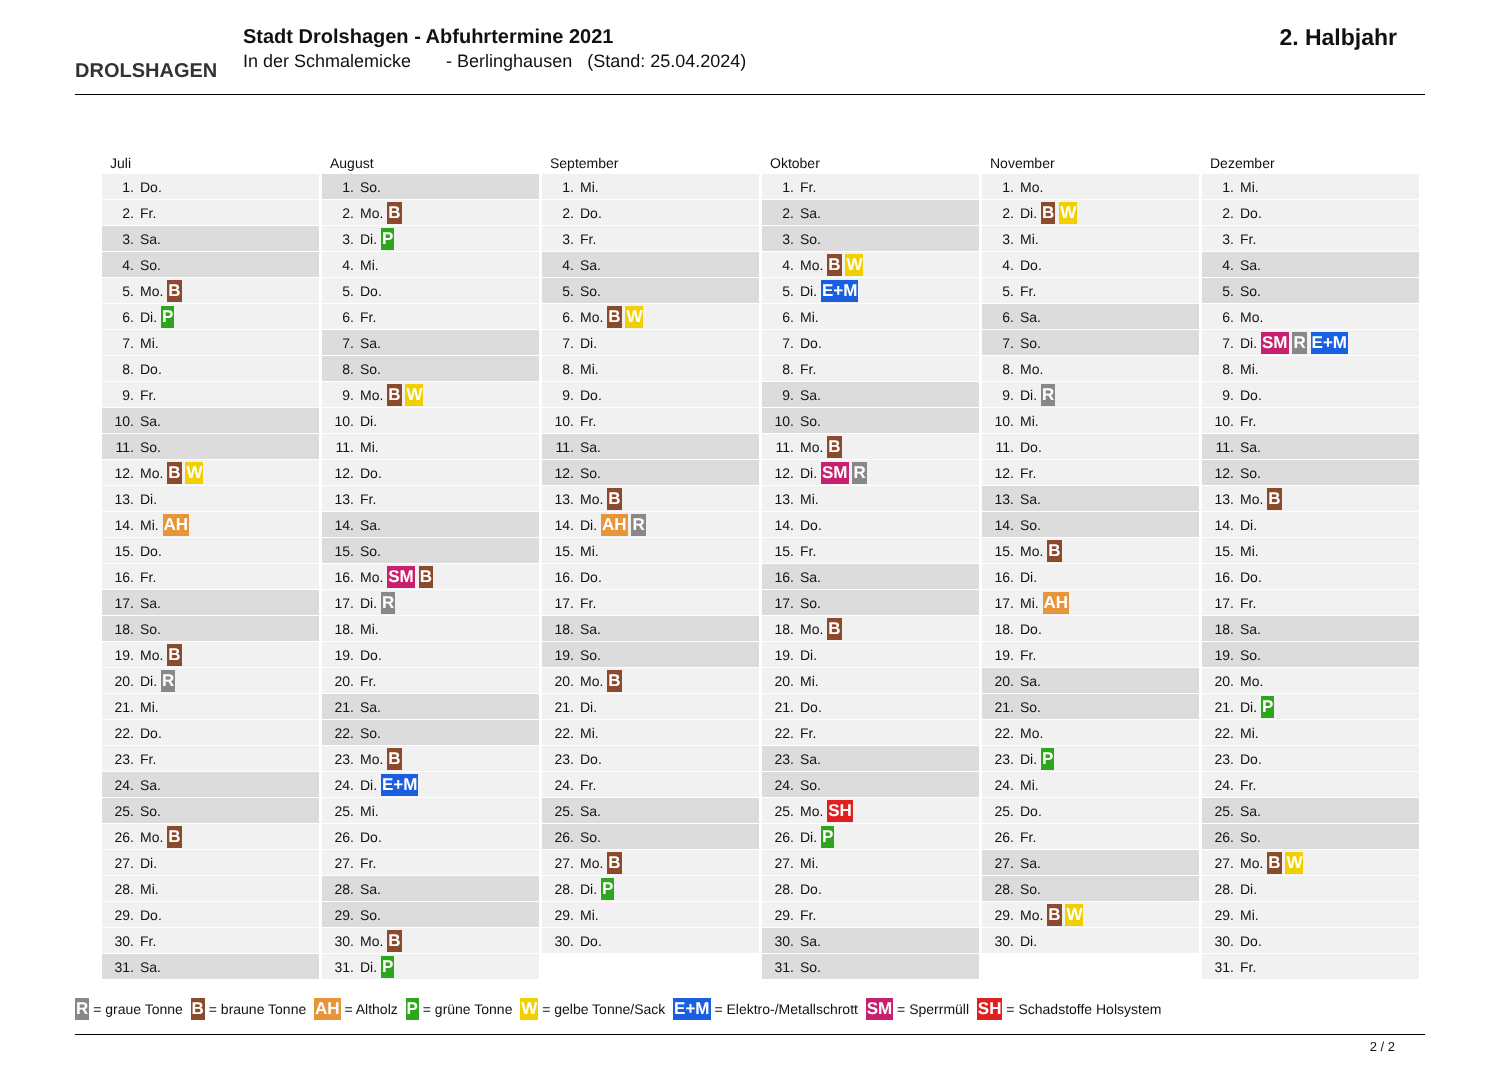DROLSHAGEN
Stadt Drolshagen - Abfuhrtermine 2021
In der Schmalemicke - Berlinghausen (Stand: 25.04.2024)
2. Halbjahr
Juli
| 1. | Do. |
| 2. | Fr. |
| 3. | Sa. |
| 4. | So. |
| 5. | Mo. B |
| 6. | Di. P |
| 7. | Mi. |
| 8. | Do. |
| 9. | Fr. |
| 10. | Sa. |
| 11. | So. |
| 12. | Mo. B W |
| 13. | Di. |
| 14. | Mi. AH |
| 15. | Do. |
| 16. | Fr. |
| 17. | Sa. |
| 18. | So. |
| 19. | Mo. B |
| 20. | Di. R |
| 21. | Mi. |
| 22. | Do. |
| 23. | Fr. |
| 24. | Sa. |
| 25. | So. |
| 26. | Mo. B |
| 27. | Di. |
| 28. | Mi. |
| 29. | Do. |
| 30. | Fr. |
| 31. | Sa. |
August
| 1. | So. |
| 2. | Mo. B |
| 3. | Di. P |
| 4. | Mi. |
| 5. | Do. |
| 6. | Fr. |
| 7. | Sa. |
| 8. | So. |
| 9. | Mo. B W |
| 10. | Di. |
| 11. | Mi. |
| 12. | Do. |
| 13. | Fr. |
| 14. | Sa. |
| 15. | So. |
| 16. | Mo. SM B |
| 17. | Di. R |
| 18. | Mi. |
| 19. | Do. |
| 20. | Fr. |
| 21. | Sa. |
| 22. | So. |
| 23. | Mo. B |
| 24. | Di. E+M |
| 25. | Mi. |
| 26. | Do. |
| 27. | Fr. |
| 28. | Sa. |
| 29. | So. |
| 30. | Mo. B |
| 31. | Di. P |
September
| 1. | Mi. |
| 2. | Do. |
| 3. | Fr. |
| 4. | Sa. |
| 5. | So. |
| 6. | Mo. B W |
| 7. | Di. |
| 8. | Mi. |
| 9. | Do. |
| 10. | Fr. |
| 11. | Sa. |
| 12. | So. |
| 13. | Mo. B |
| 14. | Di. AH R |
| 15. | Mi. |
| 16. | Do. |
| 17. | Fr. |
| 18. | Sa. |
| 19. | So. |
| 20. | Mo. B |
| 21. | Di. |
| 22. | Mi. |
| 23. | Do. |
| 24. | Fr. |
| 25. | Sa. |
| 26. | So. |
| 27. | Mo. B |
| 28. | Di. P |
| 29. | Mi. |
| 30. | Do. |
Oktober
| 1. | Fr. |
| 2. | Sa. |
| 3. | So. |
| 4. | Mo. B W |
| 5. | Di. E+M |
| 6. | Mi. |
| 7. | Do. |
| 8. | Fr. |
| 9. | Sa. |
| 10. | So. |
| 11. | Mo. B |
| 12. | Di. SM R |
| 13. | Mi. |
| 14. | Do. |
| 15. | Fr. |
| 16. | Sa. |
| 17. | So. |
| 18. | Mo. B |
| 19. | Di. |
| 20. | Mi. |
| 21. | Do. |
| 22. | Fr. |
| 23. | Sa. |
| 24. | So. |
| 25. | Mo. SH |
| 26. | Di. P |
| 27. | Mi. |
| 28. | Do. |
| 29. | Fr. |
| 30. | Sa. |
| 31. | So. |
November
| 1. | Mo. |
| 2. | Di. B W |
| 3. | Mi. |
| 4. | Do. |
| 5. | Fr. |
| 6. | Sa. |
| 7. | So. |
| 8. | Mo. |
| 9. | Di. R |
| 10. | Mi. |
| 11. | Do. |
| 12. | Fr. |
| 13. | Sa. |
| 14. | So. |
| 15. | Mo. B |
| 16. | Di. |
| 17. | Mi. AH |
| 18. | Do. |
| 19. | Fr. |
| 20. | Sa. |
| 21. | So. |
| 22. | Mo. |
| 23. | Di. P |
| 24. | Mi. |
| 25. | Do. |
| 26. | Fr. |
| 27. | Sa. |
| 28. | So. |
| 29. | Mo. B W |
| 30. | Di. |
Dezember
| 1. | Mi. |
| 2. | Do. |
| 3. | Fr. |
| 4. | Sa. |
| 5. | So. |
| 6. | Mo. |
| 7. | Di. SM R E+M |
| 8. | Mi. |
| 9. | Do. |
| 10. | Fr. |
| 11. | Sa. |
| 12. | So. |
| 13. | Mo. B |
| 14. | Di. |
| 15. | Mi. |
| 16. | Do. |
| 17. | Fr. |
| 18. | Sa. |
| 19. | So. |
| 20. | Mo. |
| 21. | Di. P |
| 22. | Mi. |
| 23. | Do. |
| 24. | Fr. |
| 25. | Sa. |
| 26. | So. |
| 27. | Mo. B W |
| 28. | Di. |
| 29. | Mi. |
| 30. | Do. |
| 31. | Fr. |
R = graue Tonne B = braune Tonne AH = Altholz P = grüne Tonne W = gelbe Tonne/Sack E+M = Elektro-/Metallschrott SM = Sperrmüll SH = Schadstoffe Holsystem
2 / 2